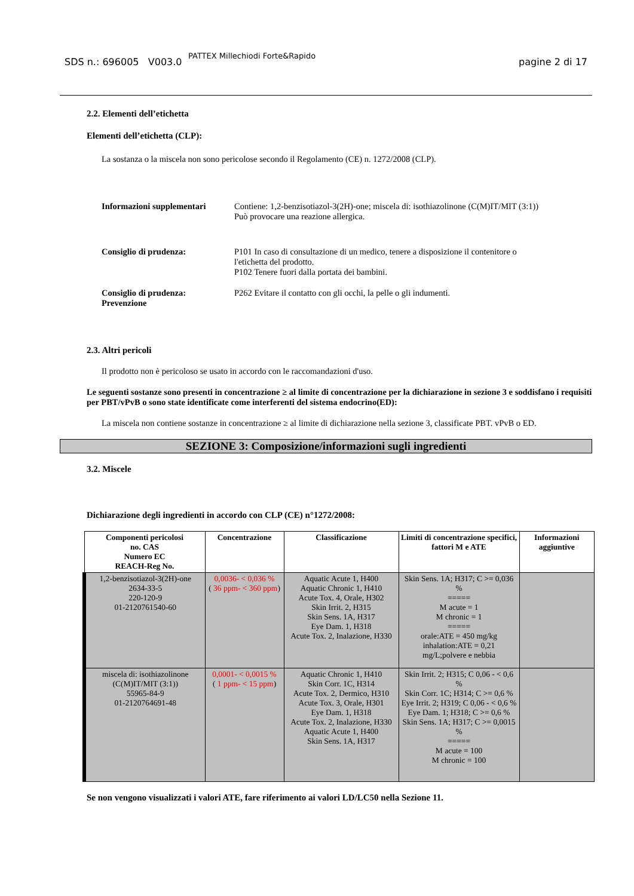SDS n.: 696005 V003.0
PATTEX Millechiodi Forte&Rapido
pagine 2 di 17
2.2. Elementi dell’etichetta
Elementi dell’etichetta (CLP):
La sostanza o la miscela non sono pericolose secondo il Regolamento (CE) n. 1272/2008 (CLP).
Informazioni supplementari
Contiene: 1,2-benzisotiazol-3(2H)-one; miscela di: isothiazolinone (C(M)IT/MIT (3:1))
Può provocare una reazione allergica.
Consiglio di prudenza: P101 In caso di consultazione di un medico, tenere a disposizione il contenitore o
l'etichetta del prodotto.
P102 Tenere fuori dalla portata dei bambini.
Consiglio di prudenza:
Prevenzione
P262 Evitare il contatto con gli occhi, la pelle o gli indumenti.
2.3. Altri pericoli
Il prodotto non è pericoloso se usato in accordo con le raccomandazioni d'uso.
Le seguenti sostanze sono presenti in concentrazione ≥ al limite di concentrazione per la dichiarazione in sezione 3 e soddisfano i requisiti per PBT/vPvB o sono state identificate come interferenti del sistema endocrino(ED):
La miscela non contiene sostanze in concentrazione ≥ al limite di dichiarazione nella sezione 3, classificate PBT. vPvB o ED.
SEZIONE 3: Composizione/informazioni sugli ingredienti
3.2. Miscele
Dichiarazione degli ingredienti in accordo con CLP (CE) n°1272/2008:
| Componenti pericolosi no. CAS Numero EC REACH-Reg No. | Concentrazione | Classificazione | Limiti di concentrazione specifici, fattori M e ATE | Informazioni aggiuntive |
| --- | --- | --- | --- | --- |
| 1,2-benzisotiazol-3(2H)-one 2634-33-5 220-120-9 01-2120761540-60 | 0,0036- < 0,036 % ( 36 ppm- < 360 ppm ) | Aquatic Acute 1, H400 Aquatic Chronic 1, H410 Acute Tox. 4, Orale, H302 Skin Irrit. 2, H315 Skin Sens. 1A, H317 Eye Dam. 1, H318 Acute Tox. 2, Inalazione, H330 | Skin Sens. 1A; H317; C >= 0,036 % ===== M acute = 1 M chronic = 1 ===== orale:ATE = 450 mg/kg inhalation:ATE = 0,21 mg/L;polvere e nebbia | |
| miscela di: isothiazolinone (C(M)IT/MIT (3:1)) 55965-84-9 01-2120764691-48 | 0,0001- < 0,0015 % ( 1 ppm- < 15 ppm ) | Aquatic Chronic 1, H410 Skin Corr. 1C, H314 Acute Tox. 2, Dermico, H310 Acute Tox. 3, Orale, H301 Eye Dam. 1, H318 Acute Tox. 2, Inalazione, H330 Aquatic Acute 1, H400 Skin Sens. 1A, H317 | Skin Irrit. 2; H315; C 0,06 - < 0,6 % Skin Corr. 1C; H314; C >= 0,6 % Eye Irrit. 2; H319; C 0,06 - < 0,6 % Eye Dam. 1; H318; C >= 0,6 % Skin Sens. 1A; H317; C >= 0,0015 % ===== M acute = 100 M chronic = 100 | |
Se non vengono visualizzati i valori ATE, fare riferimento ai valori LD/LC50 nella Sezione 11.